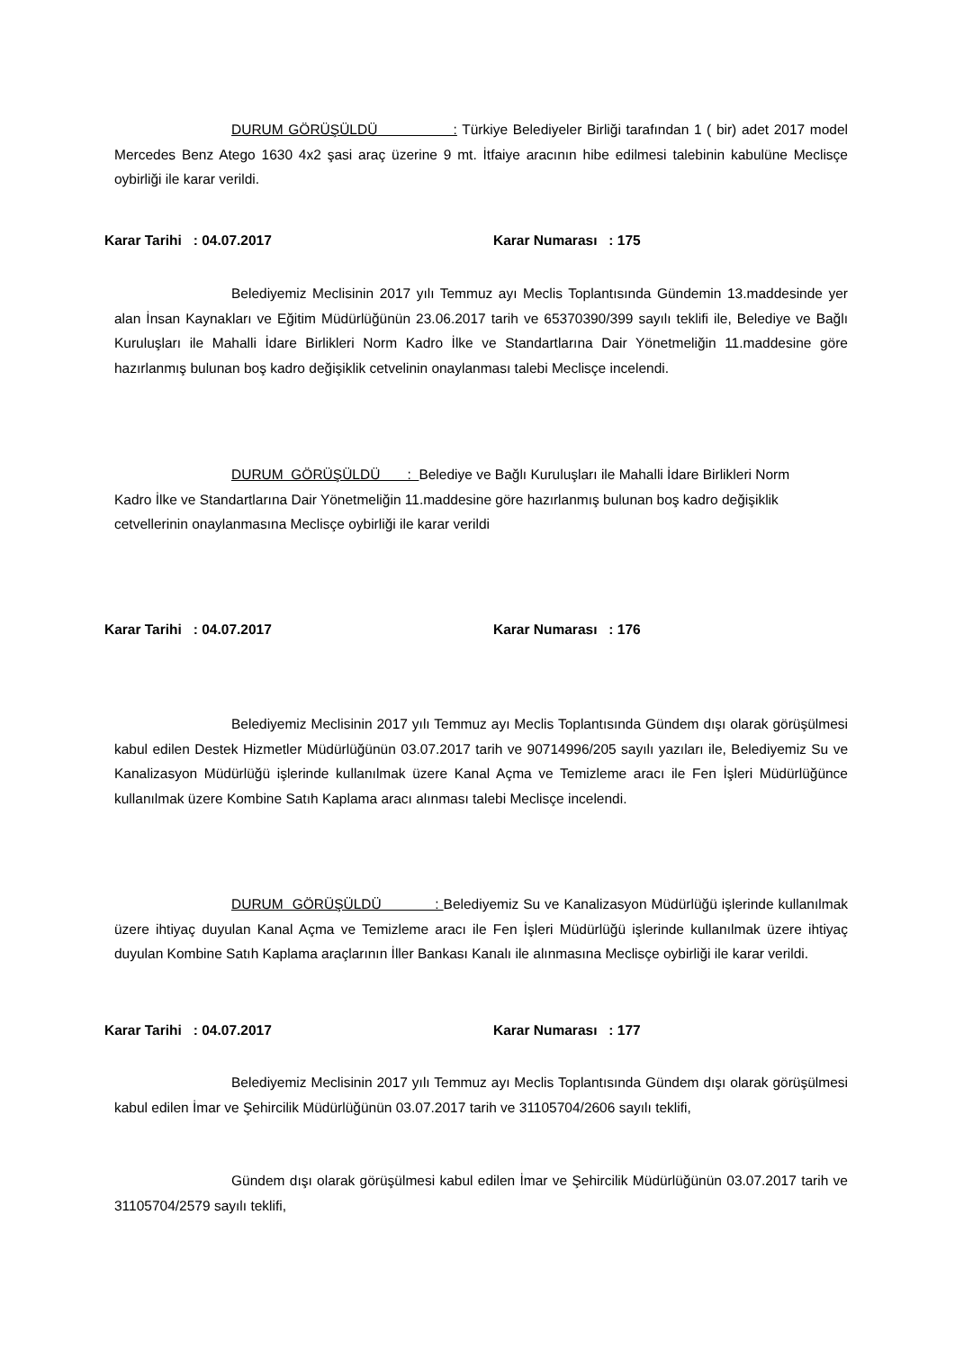DURUM GÖRÜŞÜLDÜ : Türkiye Belediyeler Birliği tarafından 1 ( bir) adet 2017 model Mercedes Benz Atego 1630 4x2 şasi araç üzerine 9 mt. İtfaiye aracının hibe edilmesi talebinin kabulüne Meclisçe oybirliği ile karar verildi.
Karar Tarihi : 04.07.2017 Karar Numarası : 175
Belediyemiz Meclisinin 2017 yılı Temmuz ayı Meclis Toplantısında Gündemin 13.maddesinde yer alan İnsan Kaynakları ve Eğitim Müdürlüğünün 23.06.2017 tarih ve 65370390/399 sayılı teklifi ile, Belediye ve Bağlı Kuruluşları ile Mahalli İdare Birlikleri Norm Kadro İlke ve Standartlarına Dair Yönetmeliğin 11.maddesine göre hazırlanmış bulunan boş kadro değişiklik cetvelinin onaylanması talebi Meclisçe incelendi.
DURUM GÖRÜŞÜLDÜ : Belediye ve Bağlı Kuruluşları ile Mahalli İdare Birlikleri Norm Kadro İlke ve Standartlarına Dair Yönetmeliğin 11.maddesine göre hazırlanmış bulunan boş kadro değişiklik cetvellerinin onaylanmasına Meclisçe oybirliği ile karar verildi
Karar Tarihi : 04.07.2017 Karar Numarası : 176
Belediyemiz Meclisinin 2017 yılı Temmuz ayı Meclis Toplantısında Gündem dışı olarak görüşülmesi kabul edilen Destek Hizmetler Müdürlüğünün 03.07.2017 tarih ve 90714996/205 sayılı yazıları ile, Belediyemiz Su ve Kanalizasyon Müdürlüğü işlerinde kullanılmak üzere Kanal Açma ve Temizleme aracı ile Fen İşleri Müdürlüğünce kullanılmak üzere Kombine Satıh Kaplama aracı alınması talebi Meclisçe incelendi.
DURUM GÖRÜŞÜLDÜ : Belediyemiz Su ve Kanalizasyon Müdürlüğü işlerinde kullanılmak üzere ihtiyaç duyulan Kanal Açma ve Temizleme aracı ile Fen İşleri Müdürlüğü işlerinde kullanılmak üzere ihtiyaç duyulan Kombine Satıh Kaplama araçlarının İller Bankası Kanalı ile alınmasına Meclisçe oybirliği ile karar verildi.
Karar Tarihi : 04.07.2017 Karar Numarası : 177
Belediyemiz Meclisinin 2017 yılı Temmuz ayı Meclis Toplantısında Gündem dışı olarak görüşülmesi kabul edilen İmar ve Şehircilik Müdürlüğünün 03.07.2017 tarih ve 31105704/2606 sayılı teklifi,
Gündem dışı olarak görüşülmesi kabul edilen İmar ve Şehircilik Müdürlüğünün 03.07.2017 tarih ve 31105704/2579 sayılı teklifi,